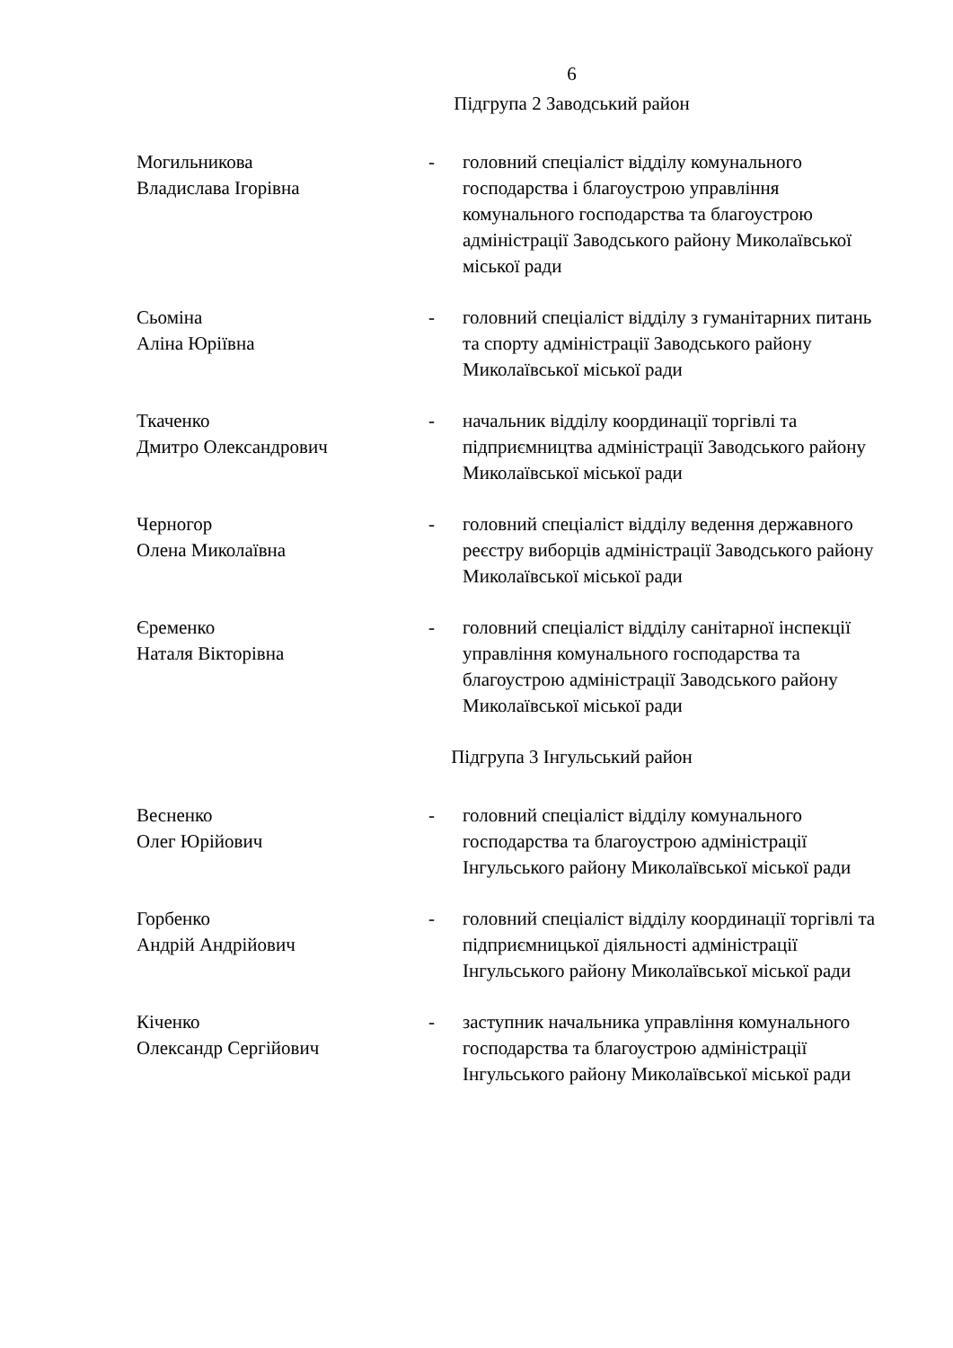6
Підгрупа 2 Заводський район
Могильникова
Владислава Ігорівна
- головний спеціаліст відділу комунального господарства і благоустрою управління комунального господарства та благоустрою адміністрації Заводського району Миколаївської міської ради
Сьоміна
Аліна Юріївна
- головний спеціаліст відділу з гуманітарних питань та спорту адміністрації Заводського району Миколаївської міської ради
Ткаченко
Дмитро Олександрович
- начальник відділу координації торгівлі та підприємництва адміністрації Заводського району Миколаївської міської ради
Черногор
Олена Миколаївна
- головний спеціаліст відділу ведення державного реєстру виборців адміністрації Заводського району Миколаївської міської ради
Єременко
Наталя Вікторівна
- головний спеціаліст відділу санітарної інспекції управління комунального господарства та благоустрою адміністрації Заводського району Миколаївської міської ради
Підгрупа 3 Інгульський район
Весненко
Олег Юрійович
- головний спеціаліст відділу комунального господарства та благоустрою адміністрації Інгульського району Миколаївської міської ради
Горбенко
Андрій Андрійович
- головний спеціаліст відділу координації торгівлі та підприємницької діяльності адміністрації Інгульського району Миколаївської міської ради
Кіченко
Олександр Сергійович
- заступник начальника управління комунального господарства та благоустрою адміністрації Інгульського району Миколаївської міської ради